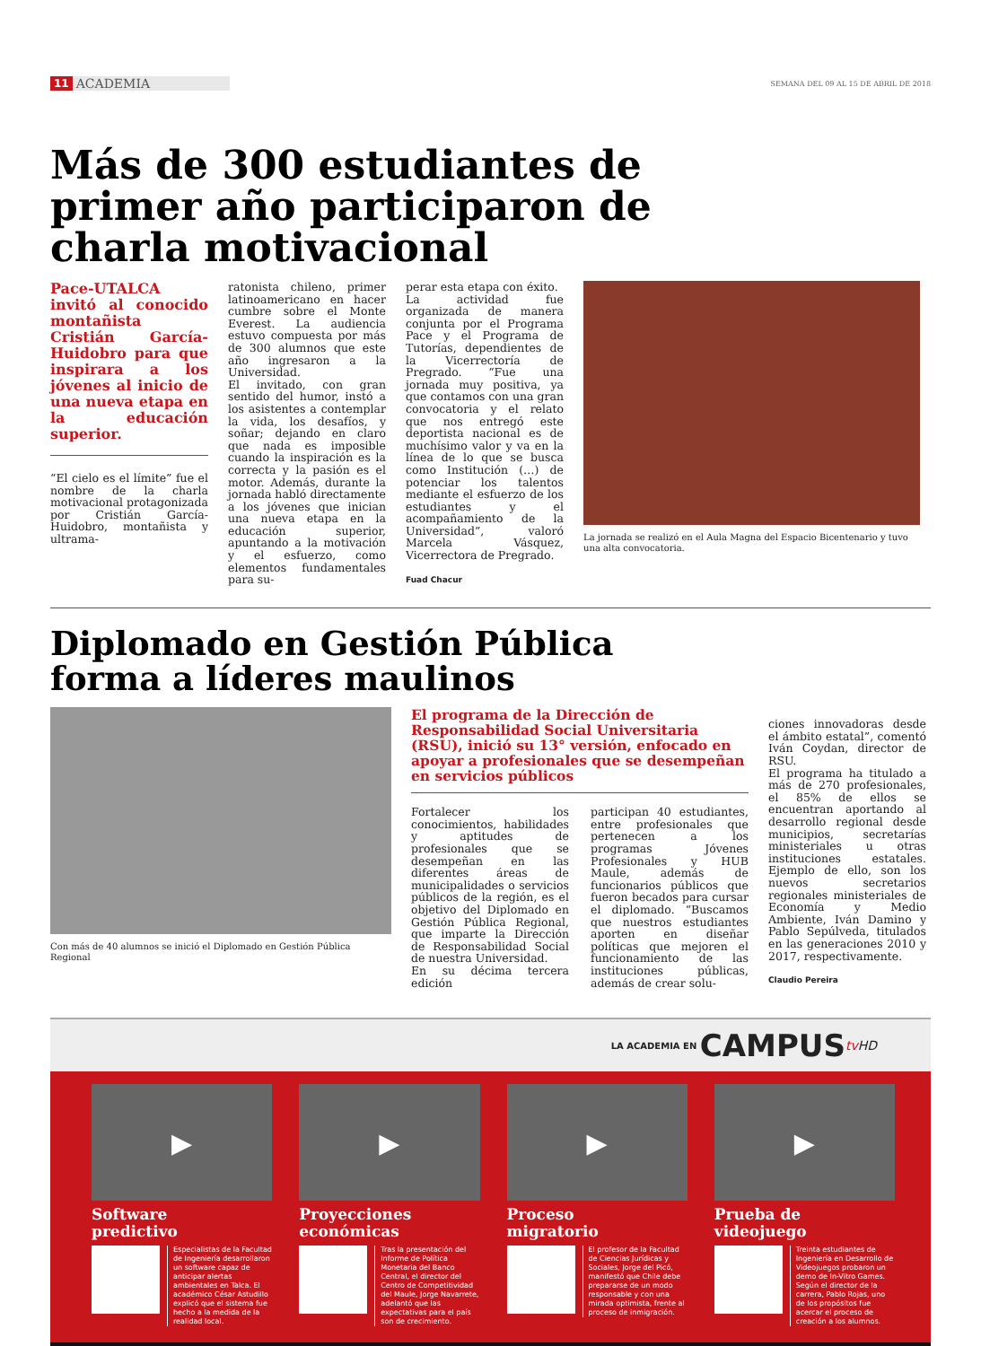11 ACADEMIA
SEMANA DEL 09 AL 15 DE ABRIL DE 2018
Más de 300 estudiantes de
primer año participaron de
charla motivacional
Pace-UTALCA invitó al conocido montañista Cristián García-Huidobro para que inspirara a los jóvenes al inicio de una nueva etapa en la educación superior.
“El cielo es el límite” fue el nombre de la charla motivacional protagonizada por Cristián García-Huidobro, montañista y ultrama-
ratonista chileno, primer latinoamericano en hacer cumbre sobre el Monte Everest. La audiencia estuvo compuesta por más de 300 alumnos que este año ingresaron a la Universidad.
El invitado, con gran sentido del humor, instó a los asistentes a contemplar la vida, los desafíos, y soñar; dejando en claro que nada es imposible cuando la inspiración es la correcta y la pasión es el motor. Además, durante la jornada habló directamente a los jóvenes que inician una nueva etapa en la educación superior, apuntando a la motivación y el esfuerzo, como elementos fundamentales para su-
perar esta etapa con éxito.
La actividad fue organizada de manera conjunta por el Programa Pace y el Programa de Tutorías, dependientes de la Vicerrectoría de Pregrado. “Fue una jornada muy positiva, ya que contamos con una gran convocatoria y el relato que nos entregó este deportista nacional es de muchísimo valor y va en la línea de lo que se busca como Institución (…) de potenciar los talentos mediante el esfuerzo de los estudiantes y el acompañamiento de la Universidad”, valoró Marcela Vásquez, Vicerrectora de Pregrado.
Fuad Chacur
La jornada se realizó en el Aula Magna del Espacio Bicentenario y tuvo una alta convocatoria.
Diplomado en Gestión Pública
forma a líderes maulinos
Con más de 40 alumnos se inició el Diplomado en Gestión Pública Regional
El programa de la Dirección de Responsabilidad Social Universitaria (RSU), inició su 13° versión, enfocado en apoyar a profesionales que se desempeñan en servicios públicos
Fortalecer los conocimientos, habilidades y aptitudes de profesionales que se desempeñan en las diferentes áreas de municipalidades o servicios públicos de la región, es el objetivo del Diplomado en Gestión Pública Regional, que imparte la Dirección de Responsabilidad Social de nuestra Universidad.
En su décima tercera edición
participan 40 estudiantes, entre profesionales que pertenecen a los programas Jóvenes Profesionales y HUB Maule, además de funcionarios públicos que fueron becados para cursar el diplomado. “Buscamos que nuestros estudiantes aporten en diseñar políticas que mejoren el funcionamiento de las instituciones públicas, además de crear solu-
ciones innovadoras desde el ámbito estatal”, comentó Iván Coydan, director de RSU.
El programa ha titulado a más de 270 profesionales, el 85% de ellos se encuentran aportando al desarrollo regional desde municipios, secretarías ministeriales u otras instituciones estatales. Ejemplo de ello, son los nuevos secretarios regionales ministeriales de Economía y Medio Ambiente, Iván Damino y Pablo Sepúlveda, titulados en las generaciones 2010 y 2017, respectivamente.
Claudio Pereira
LA ACADEMIA EN CAMPUS tv HD
▶
Software
predictivo
Especialistas de la Facultad de Ingeniería desarrollaron un software capaz de anticipar alertas ambientales en Talca. El académico César Astudillo explicó que el sistema fue hecho a la medida de la realidad local.
▶
Proyecciones
económicas
Tras la presentación del Informe de Política Monetaria del Banco Central, el director del Centro de Competitividad del Maule, Jorge Navarrete, adelantó que las expectativas para el país son de crecimiento.
▶
Proceso
migratorio
El profesor de la Facultad de Ciencias Jurídicas y Sociales, Jorge del Picó, manifestó que Chile debe prepararse de un modo responsable y con una mirada optimista, frente al proceso de inmigración.
▶
Prueba de
videojuego
Treinta estudiantes de Ingeniería en Desarrollo de Videojuegos probaron un demo de In-Vitro Games. Según el director de la carrera, Pablo Rojas, uno de los propósitos fue acercar el proceso de creación a los alumnos.